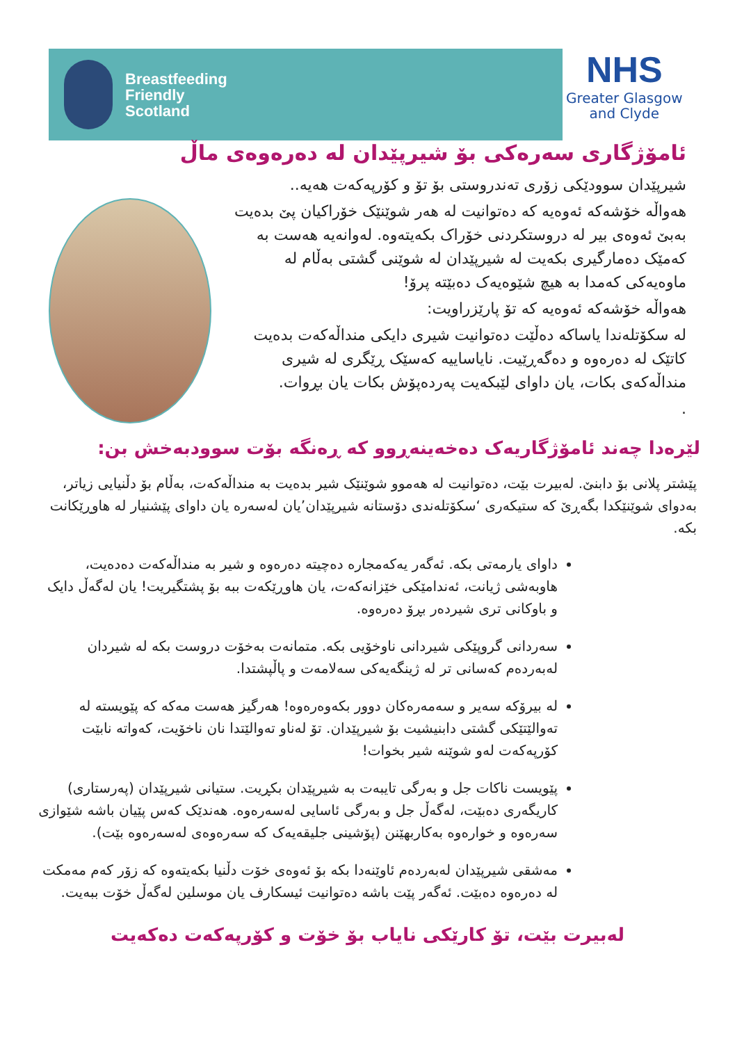Breastfeeding
Friendly
Scotland
NHS
Greater Glasgow
and Clyde
ئامۆژگاری سەرەکی بۆ شیرپێدان لە دەرەوەی ماڵ
شیرپێدان سوودێکی زۆری تەندروستی بۆ تۆ و کۆرپەکەت هەیە..
هەواڵە خۆشەکە ئەوەیە کە دەتوانیت لە هەر شوێنێک خۆراکیان پێ بدەیت بەبێ ئەوەی بیر لە دروستکردنی خۆراک بکەیتەوە. لەوانەیە هەست بە کەمێک دەمارگیری بکەیت لە شیرپێدان لە شوێنی گشتی بەڵام لە ماوەیەکی کەمدا بە هیچ شێوەیەک دەبێتە پرۆ!
هەواڵە خۆشەکە ئەوەیە کە تۆ پارێزراویت:
لە سکۆتلەندا یاساکە دەڵێت دەتوانیت شیری دایکی منداڵەکەت بدەیت کاتێک لە دەرەوە و دەگەڕێیت. نایاساییە کەسێک ڕێگری لە شیری منداڵەکەی بکات، یان داوای لێبکەیت پەردەپۆش بکات یان بڕوات.
.
لێرەدا چەند ئامۆژگاریەک دەخەینەڕوو کە ڕەنگە بۆت سوودبەخش بن:
پێشتر پلانی بۆ دابنێ. لەبیرت بێت، دەتوانیت لە هەموو شوێنێک شیر بدەیت بە منداڵەکەت، بەڵام بۆ دڵنیایی زیاتر، بەدوای شوێنێکدا بگەڕێ کە ستیکەری ‘سکۆتلەندی دۆستانە شیرپێدان’یان لەسەرە یان داوای پێشنیار لە هاوڕێکانت بکە.
داوای یارمەتی بکە. ئەگەر یەکەمجارە دەچیتە دەرەوە و شیر بە منداڵەکەت دەدەیت، هاوبەشی ژیانت، ئەندامێکی خێزانەکەت، یان هاوڕێکەت ببە بۆ پشتگیریت! یان لەگەڵ دایک و باوکانی تری شیردەر بڕۆ دەرەوە.
سەردانی گروپێکی شیردانی ناوخۆیی بکە. متمانەت بەخۆت دروست بکە لە شیردان لەبەردەم کەسانی تر لە ژینگەیەکی سەلامەت و پاڵپشتدا.
لە بیرۆکە سەیر و سەمەرەکان دوور بکەوەرەوە! هەرگیز هەست مەکە کە پێویستە لە تەوالێتێکی گشتی دابنیشیت بۆ شیرپێدان. تۆ لەناو تەوالێتدا نان ناخۆیت، کەواتە نابێت کۆرپەکەت لەو شوێنە شیر بخوات!
پێویست ناکات جل و بەرگی تایبەت بە شیرپێدان بکڕیت. ستیانی شیرپێدان (پەرستاری) کاریگەری دەبێت، لەگەڵ جل و بەرگی ئاسایی لەسەرەوە. هەندێک کەس پێیان باشە شێوازی سەرەوە و خوارەوە بەکاربهێنن (پۆشینی جلیقەیەک کە سەرەوەی لەسەرەوە بێت).
مەشقی شیرپێدان لەبەردەم ئاوێنەدا بکە بۆ ئەوەی خۆت دڵنیا بکەیتەوە کە زۆر کەم مەمکت لە دەرەوە دەبێت. ئەگەر پێت باشە دەتوانیت ئیسکارف یان موسلین لەگەڵ خۆت ببەیت.
لەبیرت بێت، تۆ کارێکی نایاب بۆ خۆت و کۆرپەکەت دەکەیت